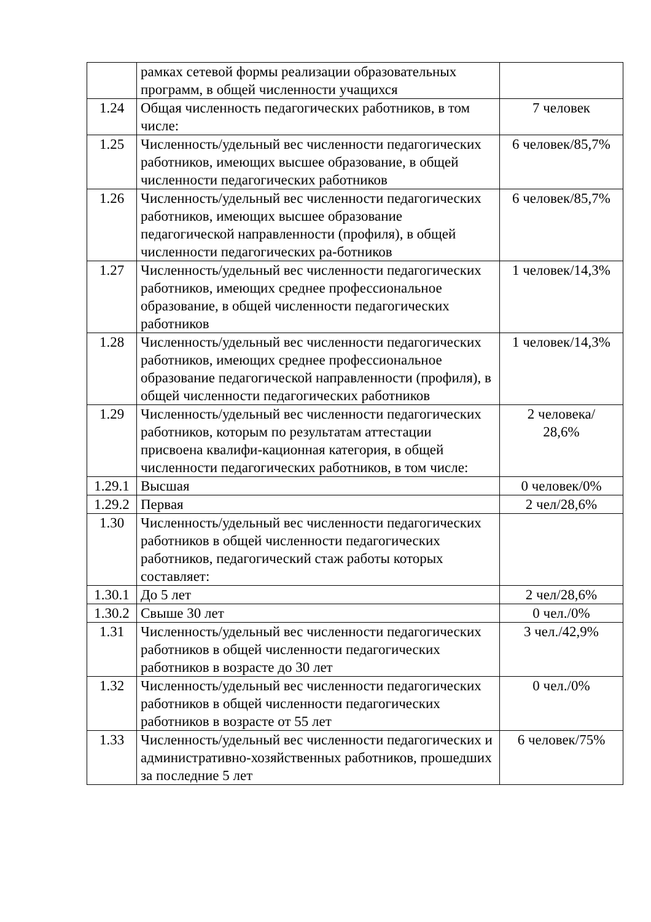| | рамках сетевой формы реализации образовательных программ, в общей численности учащихся | |
| 1.24 | Общая численность педагогических работников, в том числе: | 7 человек |
| 1.25 | Численность/удельный вес численности педагогических работников, имеющих высшее образование, в общей численности педагогических работников | 6 человек/85,7% |
| 1.26 | Численность/удельный вес численности педагогических работников, имеющих высшее образование педагогической направленности (профиля), в общей численности педагогических ра-ботников | 6 человек/85,7% |
| 1.27 | Численность/удельный вес численности педагогических работников, имеющих среднее профессиональное образование, в общей численности педагогических работников | 1 человек/14,3% |
| 1.28 | Численность/удельный вес численности педагогических работников, имеющих среднее профессиональное образование педагогической направленности (профиля), в общей численности педагогических работников | 1 человек/14,3% |
| 1.29 | Численность/удельный вес численности педагогических работников, которым по результатам аттестации присвоена квалифи-кационная категория, в общей численности педагогических работников, в том числе: | 2 человека/ 28,6% |
| 1.29.1 | Высшая | 0 человек/0% |
| 1.29.2 | Первая | 2 чел/28,6% |
| 1.30 | Численность/удельный вес численности педагогических работников в общей численности педагогических работников, педагогический стаж работы которых составляет: | |
| 1.30.1 | До 5 лет | 2 чел/28,6% |
| 1.30.2 | Свыше 30 лет | 0 чел./0% |
| 1.31 | Численность/удельный вес численности педагогических работников в общей численности педагогических работников в возрасте до 30 лет | 3 чел./42,9% |
| 1.32 | Численность/удельный вес численности педагогических работников в общей численности педагогических работников в возрасте от 55 лет | 0 чел./0% |
| 1.33 | Численность/удельный вес численности педагогических и административно-хозяйственных работников, прошедших за последние 5 лет | 6 человек/75% |